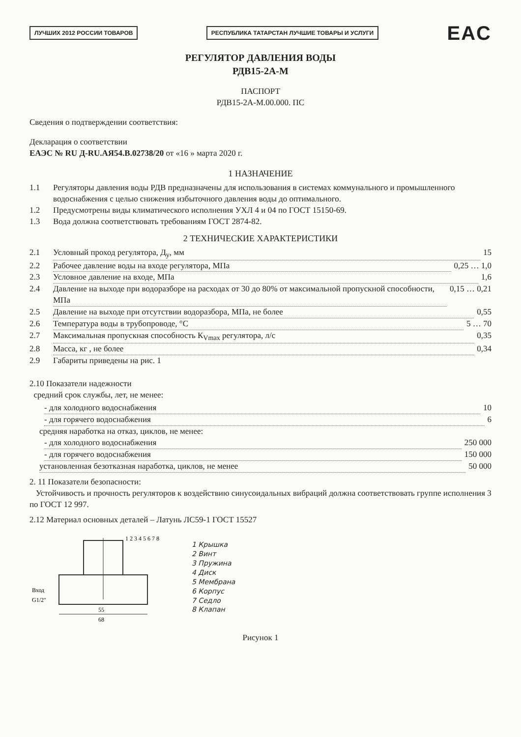ЛУЧШИХ 2012 РОССИИ ТОВАРОВ РЕСПУБЛИКА ТАТАРСТАН ЛУЧШИЕ ТОВАРЫ И УСЛУГИ EAC
РЕГУЛЯТОР ДАВЛЕНИЯ ВОДЫ
РДВ15-2А-М
ПАСПОРТ
РДВ15-2А-М.00.000. ПС
Сведения о подтверждении соответствия:
Декларация о соответствии
ЕАЭС № RU Д-RU.АЯ54.В.02738/20 от «16 » марта 2020 г.
1 НАЗНАЧЕНИЕ
1.1 Регуляторы давления воды РДВ предназначены для использования в системах коммунального и промышленного водоснабжения с целью снижения избыточного давления воды до оптимального.
1.2 Предусмотрены виды климатического исполнения УХЛ 4 и 04 по ГОСТ 15150-69.
1.3 Вода должна соответствовать требованиям ГОСТ 2874-82.
2 ТЕХНИЧЕСКИЕ ХАРАКТЕРИСТИКИ
2.1 Условный проход регулятора, Д<sub>у</sub>, мм 15
2.2 Рабочее давление воды на входе регулятора, МПа 0,25 … 1,0
2.3 Условное давление на входе, МПа 1,6
2.4 Давление на выходе при водоразборе на расходах от 30 до 80% от максимальной пропускной способности, МПа 0,15 … 0,21
2.5 Давление на выходе при отсутствии водоразбора, МПа, не более 0,55
2.6 Температура воды в трубопроводе, °С 5 … 70
2.7 Максимальная пропускная способность К<sub>Vmax</sub> регулятора, л/с 0,35
2.8 Масса, кг , не более 0,34
2.9 Габариты приведены на рис. 1
2.10 Показатели надежности
средний срок службы, лет, не менее:
- для холодного водоснабжения 10
- для горячего водоснабжения 6
средняя наработка на отказ, циклов, не менее:
- для холодного водоснабжения 250 000
- для горячего водоснабжения 150 000
установленная безотказная наработка, циклов, не менее 50 000
2. 11 Показатели безопасности:
Устойчивость и прочность регуляторов к воздействию синусоидальных вибраций должна соответствовать группе исполнения 3 по ГОСТ 12 997.
2.12 Материал основных деталей – Латунь ЛС59-1 ГОСТ 15527
68
55
Вход
G1/2"
1 2 3 4 5 6 7 8
1 Крышка
2 Винт
3 Пружина
4 Диск
5 Мембрана
6 Корпус
7 Седло
8 Клапан
Рисунок 1